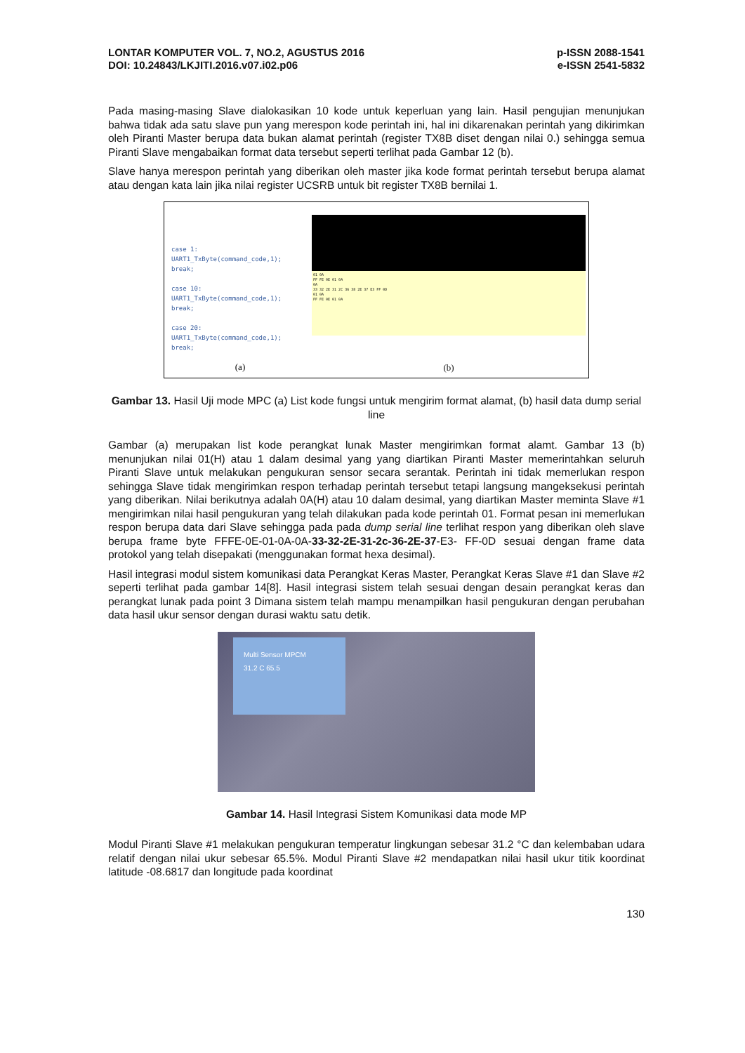LONTAR KOMPUTER VOL. 7, NO.2, AGUSTUS 2016 p-ISSN 2088-1541
DOI: 10.24843/LKJITI.2016.v07.i02.p06 e-ISSN 2541-5832
Pada masing-masing Slave dialokasikan 10 kode untuk keperluan yang lain. Hasil pengujian menunjukan bahwa tidak ada satu slave pun yang merespon kode perintah ini, hal ini dikarenakan perintah yang dikirimkan oleh Piranti Master berupa data bukan alamat perintah (register TX8B diset dengan nilai 0.) sehingga semua Piranti Slave mengabaikan format data tersebut seperti terlihat pada Gambar 12 (b).
Slave hanya merespon perintah yang diberikan oleh master jika kode format perintah tersebut berupa alamat atau dengan kata lain jika nilai register UCSRB untuk bit register TX8B bernilai 1.
case 1:
UART1_TxByte(command_code,1);
break;
case 10:
UART1_TxByte(command_code,1);
break;
case 20:
UART1_TxByte(command_code,1);
break;
(a)
01 0A
FF FE 0E 01 0A
0A
33 32 2E 31 2C 36 38 2E 37 E3 FF 0D
01 0A
FF FE 0E 01 0A
(b)
Gambar 13. Hasil Uji mode MPC (a) List kode fungsi untuk mengirim format alamat, (b) hasil data dump serial line
Gambar (a) merupakan list kode perangkat lunak Master mengirimkan format alamt. Gambar 13 (b) menunjukan nilai 01(H) atau 1 dalam desimal yang yang diartikan Piranti Master memerintahkan seluruh Piranti Slave untuk melakukan pengukuran sensor secara serantak. Perintah ini tidak memerlukan respon sehingga Slave tidak mengirimkan respon terhadap perintah tersebut tetapi langsung mangeksekusi perintah yang diberikan. Nilai berikutnya adalah 0A(H) atau 10 dalam desimal, yang diartikan Master meminta Slave #1 mengirimkan nilai hasil pengukuran yang telah dilakukan pada kode perintah 01. Format pesan ini memerlukan respon berupa data dari Slave sehingga pada pada dump serial line terlihat respon yang diberikan oleh slave berupa frame byte FFFE-0E-01-0A-0A-33-32-2E-31-2c-36-2E-37-E3- FF-0D sesuai dengan frame data protokol yang telah disepakati (menggunakan format hexa desimal).
Hasil integrasi modul sistem komunikasi data Perangkat Keras Master, Perangkat Keras Slave #1 dan Slave #2 seperti terlihat pada gambar 14[8]. Hasil integrasi sistem telah sesuai dengan desain perangkat keras dan perangkat lunak pada point 3 Dimana sistem telah mampu menampilkan hasil pengukuran dengan perubahan data hasil ukur sensor dengan durasi waktu satu detik.
Multi Sensor MPCM
31.2 C 65.5
Gambar 14. Hasil Integrasi Sistem Komunikasi data mode MP
Modul Piranti Slave #1 melakukan pengukuran temperatur lingkungan sebesar 31.2 °C dan kelembaban udara relatif dengan nilai ukur sebesar 65.5%. Modul Piranti Slave #2 mendapatkan nilai hasil ukur titik koordinat latitude -08.6817 dan longitude pada koordinat
130